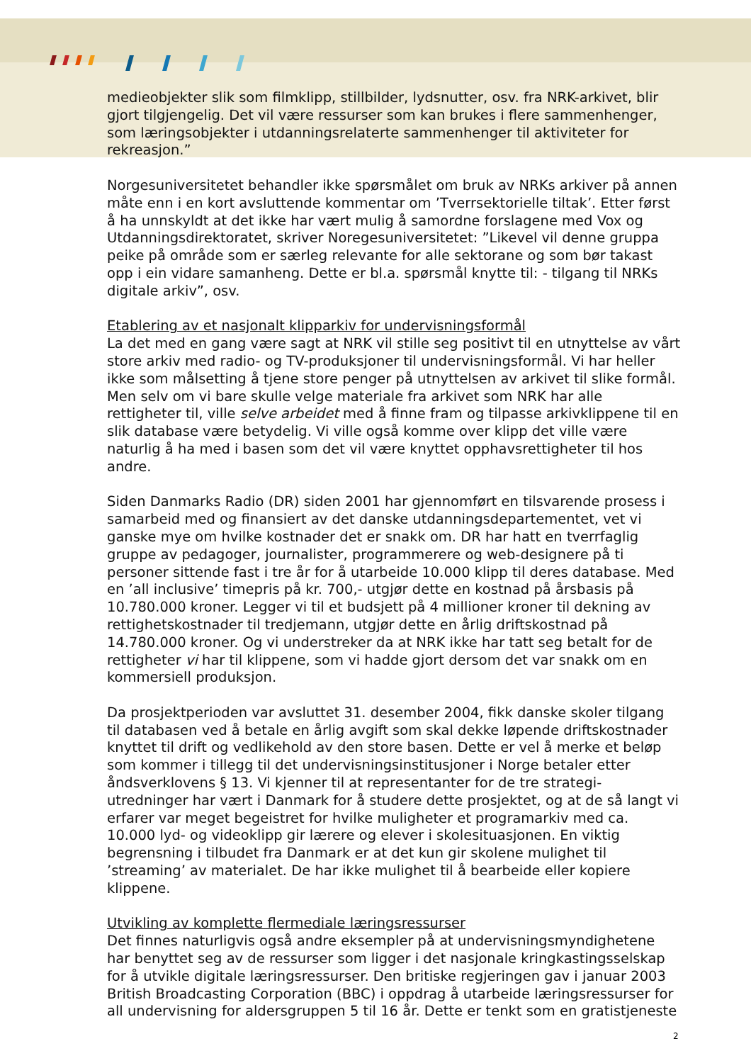medieobjekter slik som filmklipp, stillbilder, lydsnutter, osv. fra NRK-arkivet, blir gjort tilgjengelig. Det vil være ressurser som kan brukes i flere sammenhenger, som læringsobjekter i utdanningsrelaterte sammenhenger til aktiviteter for rekreasjon.”
Norgesuniversitetet behandler ikke spørsmålet om bruk av NRKs arkiver på annen måte enn i en kort avsluttende kommentar om ’Tverrsektorielle tiltak’. Etter først å ha unnskyldt at det ikke har vært mulig å samordne forslagene med Vox og Utdanningsdirektoratet, skriver Noregesuniversitetet: ”Likevel vil denne gruppa peike på område som er særleg relevante for alle sektorane og som bør takast opp i ein vidare samanheng. Dette er bl.a. spørsmål knytte til: - tilgang til NRKs digitale arkiv”, osv.
Etablering av et nasjonalt klipparkiv for undervisningsformål
La det med en gang være sagt at NRK vil stille seg positivt til en utnyttelse av vårt store arkiv med radio- og TV-produksjoner til undervisningsformål. Vi har heller ikke som målsetting å tjene store penger på utnyttelsen av arkivet til slike formål. Men selv om vi bare skulle velge materiale fra arkivet som NRK har alle rettigheter til, ville selve arbeidet med å finne fram og tilpasse arkivklippene til en slik database være betydelig. Vi ville også komme over klipp det ville være naturlig å ha med i basen som det vil være knyttet opphavsrettigheter til hos andre.
Siden Danmarks Radio (DR) siden 2001 har gjennomført en tilsvarende prosess i samarbeid med og finansiert av det danske utdanningsdepartementet, vet vi ganske mye om hvilke kostnader det er snakk om. DR har hatt en tverrfaglig gruppe av pedagoger, journalister, programmerere og web-designere på ti personer sittende fast i tre år for å utarbeide 10.000 klipp til deres database. Med en ’all inclusive’ timepris på kr. 700,- utgjør dette en kostnad på årsbasis på 10.780.000 kroner. Legger vi til et budsjett på 4 millioner kroner til dekning av rettighetskostnader til tredjemann, utgjør dette en årlig driftskostnad på 14.780.000 kroner. Og vi understreker da at NRK ikke har tatt seg betalt for de rettigheter vi har til klippene, som vi hadde gjort dersom det var snakk om en kommersiell produksjon.
Da prosjektperioden var avsluttet 31. desember 2004, fikk danske skoler tilgang til databasen ved å betale en årlig avgift som skal dekke løpende driftskostnader knyttet til drift og vedlikehold av den store basen. Dette er vel å merke et beløp som kommer i tillegg til det undervisningsinstitusjoner i Norge betaler etter åndsverklovens § 13. Vi kjenner til at representanter for de tre strategi-utredninger har vært i Danmark for å studere dette prosjektet, og at de så langt vi erfarer var meget begeistret for hvilke muligheter et programarkiv med ca. 10.000 lyd- og videoklipp gir lærere og elever i skolesituasjonen. En viktig begrensning i tilbudet fra Danmark er at det kun gir skolene mulighet til ’streaming’ av materialet. De har ikke mulighet til å bearbeide eller kopiere klippene.
Utvikling av komplette flermediale læringsressurser
Det finnes naturligvis også andre eksempler på at undervisningsmyndighetene har benyttet seg av de ressurser som ligger i det nasjonale kringkastingsselskap for å utvikle digitale læringsressurser. Den britiske regjeringen gav i januar 2003 British Broadcasting Corporation (BBC) i oppdrag å utarbeide læringsressurser for all undervisning for aldersgruppen 5 til 16 år. Dette er tenkt som en gratistjeneste
2